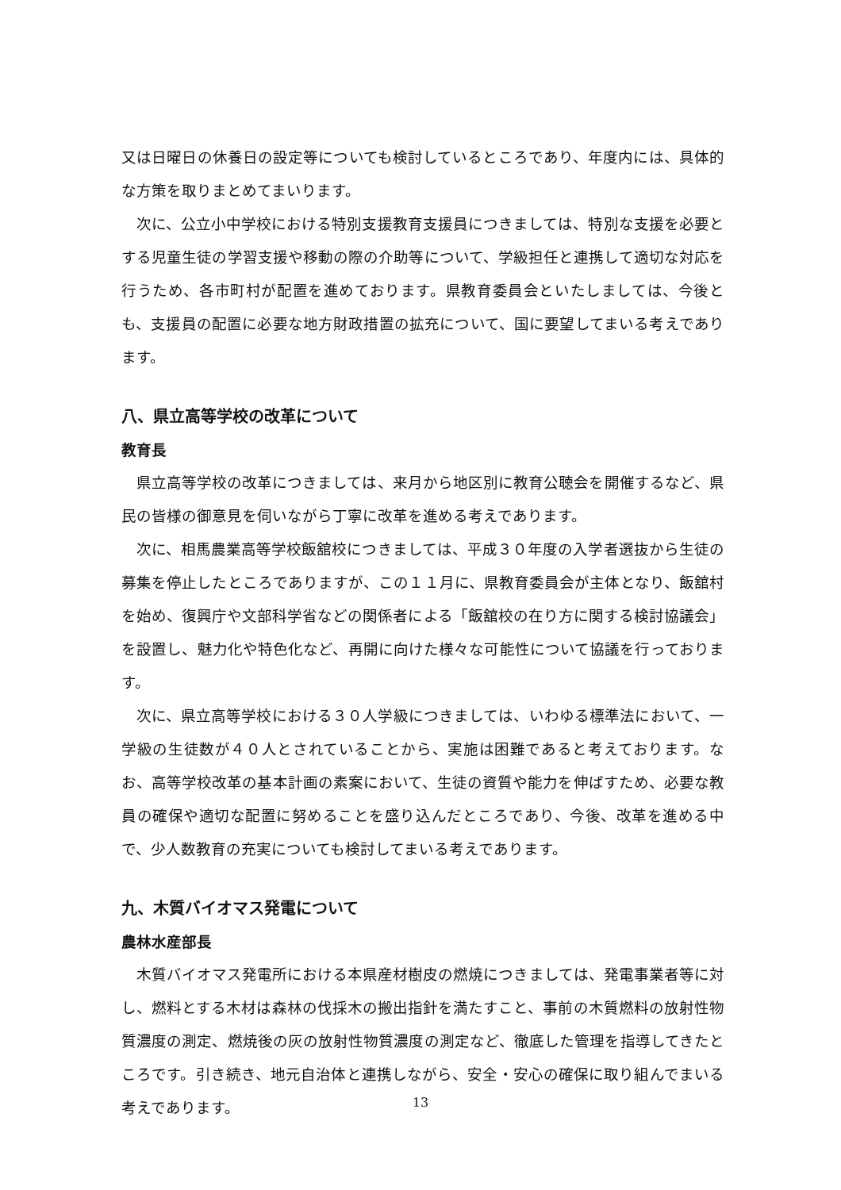又は日曜日の休養日の設定等についても検討しているところであり、年度内には、具体的な方策を取りまとめてまいります。
次に、公立小中学校における特別支援教育支援員につきましては、特別な支援を必要とする児童生徒の学習支援や移動の際の介助等について、学級担任と連携して適切な対応を行うため、各市町村が配置を進めております。県教育委員会といたしましては、今後とも、支援員の配置に必要な地方財政措置の拡充について、国に要望してまいる考えであります。
八、県立高等学校の改革について
教育長
県立高等学校の改革につきましては、来月から地区別に教育公聴会を開催するなど、県民の皆様の御意見を伺いながら丁寧に改革を進める考えであります。
次に、相馬農業高等学校飯舘校につきましては、平成３０年度の入学者選抜から生徒の募集を停止したところでありますが、この１１月に、県教育委員会が主体となり、飯舘村を始め、復興庁や文部科学省などの関係者による「飯舘校の在り方に関する検討協議会」を設置し、魅力化や特色化など、再開に向けた様々な可能性について協議を行っております。
次に、県立高等学校における３０人学級につきましては、いわゆる標準法において、一学級の生徒数が４０人とされていることから、実施は困難であると考えております。なお、高等学校改革の基本計画の素案において、生徒の資質や能力を伸ばすため、必要な教員の確保や適切な配置に努めることを盛り込んだところであり、今後、改革を進める中で、少人数教育の充実についても検討してまいる考えであります。
九、木質バイオマス発電について
農林水産部長
木質バイオマス発電所における本県産材樹皮の燃焼につきましては、発電事業者等に対し、燃料とする木材は森林の伐採木の搬出指針を満たすこと、事前の木質燃料の放射性物質濃度の測定、燃焼後の灰の放射性物質濃度の測定など、徹底した管理を指導してきたところです。引き続き、地元自治体と連携しながら、安全・安心の確保に取り組んでまいる考えであります。
13